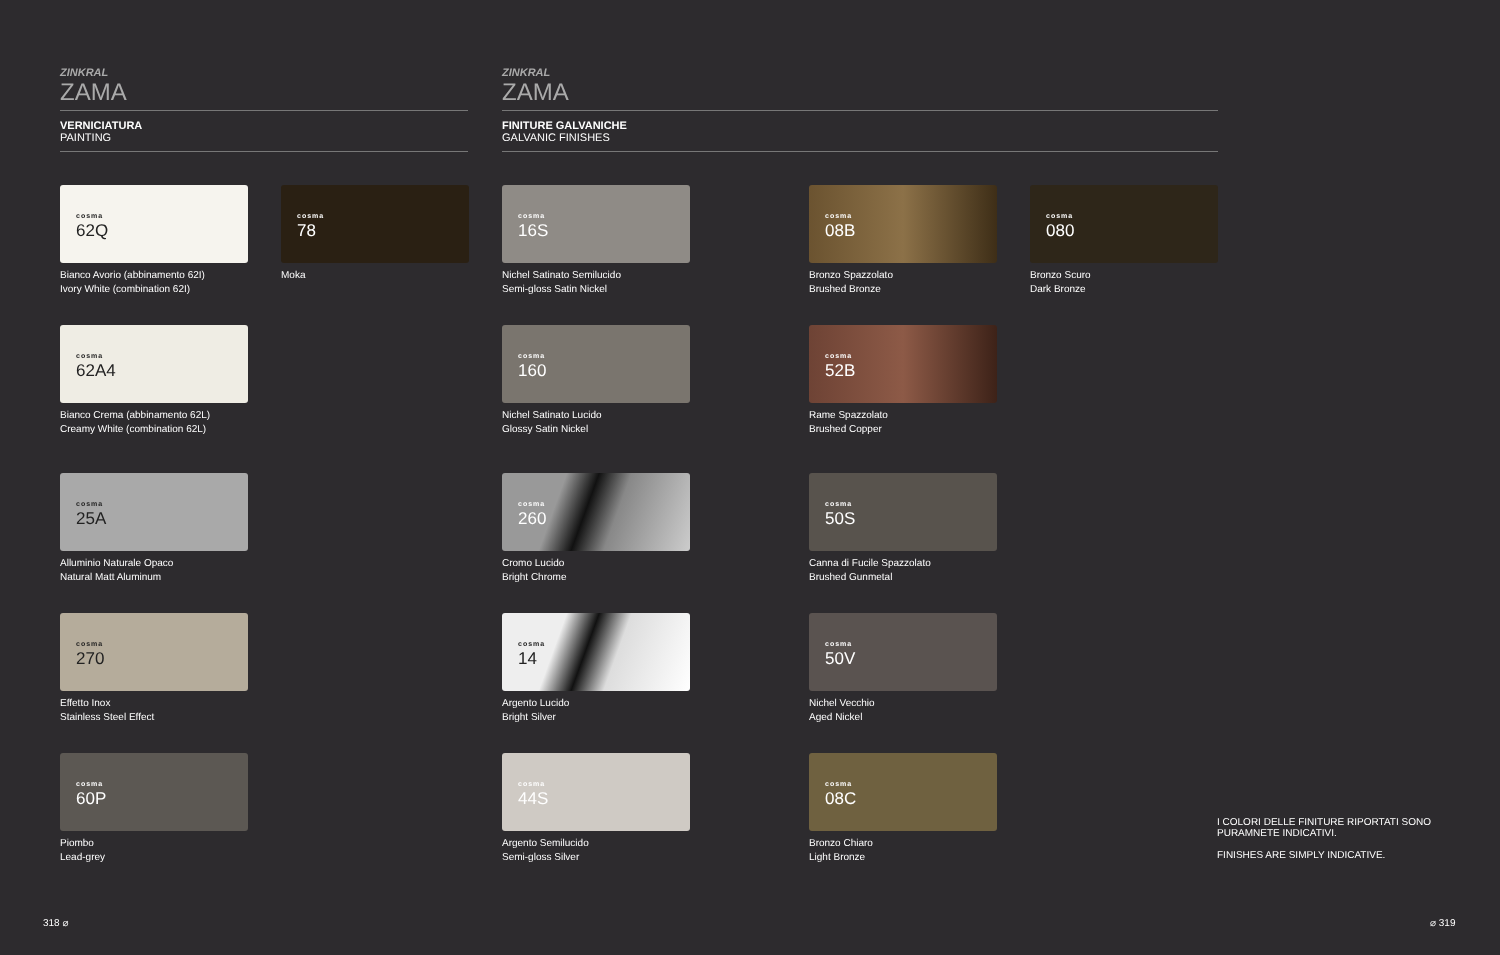ZINKRAL
ZAMA
VERNICIATURA
PAINTING
ZINKRAL
ZAMA
FINITURE GALVANICHE
GALVANIC FINISHES
cosma
62Q
Bianco Avorio (abbinamento 62I)
Ivory White (combination 62I)
cosma
78
Moka
cosma
62A4
Bianco Crema (abbinamento 62L)
Creamy White (combination 62L)
cosma
25A
Alluminio Naturale Opaco
Natural Matt Aluminum
cosma
270
Effetto Inox
Stainless Steel Effect
cosma
60P
Piombo
Lead-grey
cosma
16S
Nichel Satinato Semilucido
Semi-gloss Satin Nickel
cosma
160
Nichel Satinato Lucido
Glossy Satin Nickel
cosma
260
Cromo Lucido
Bright Chrome
cosma
14
Argento Lucido
Bright Silver
cosma
44S
Argento Semilucido
Semi-gloss Silver
cosma
08B
Bronzo Spazzolato
Brushed Bronze
cosma
52B
Rame Spazzolato
Brushed Copper
cosma
50S
Canna di Fucile Spazzolato
Brushed Gunmetal
cosma
50V
Nichel Vecchio
Aged Nickel
cosma
08C
Bronzo Chiaro
Light Bronze
cosma
080
Bronzo Scuro
Dark Bronze
I COLORI DELLE FINITURE RIPORTATI SONO PURAMNETE INDICATIVI.
FINISHES ARE SIMPLY INDICATIVE.
318 ⌀ ⌀ 319